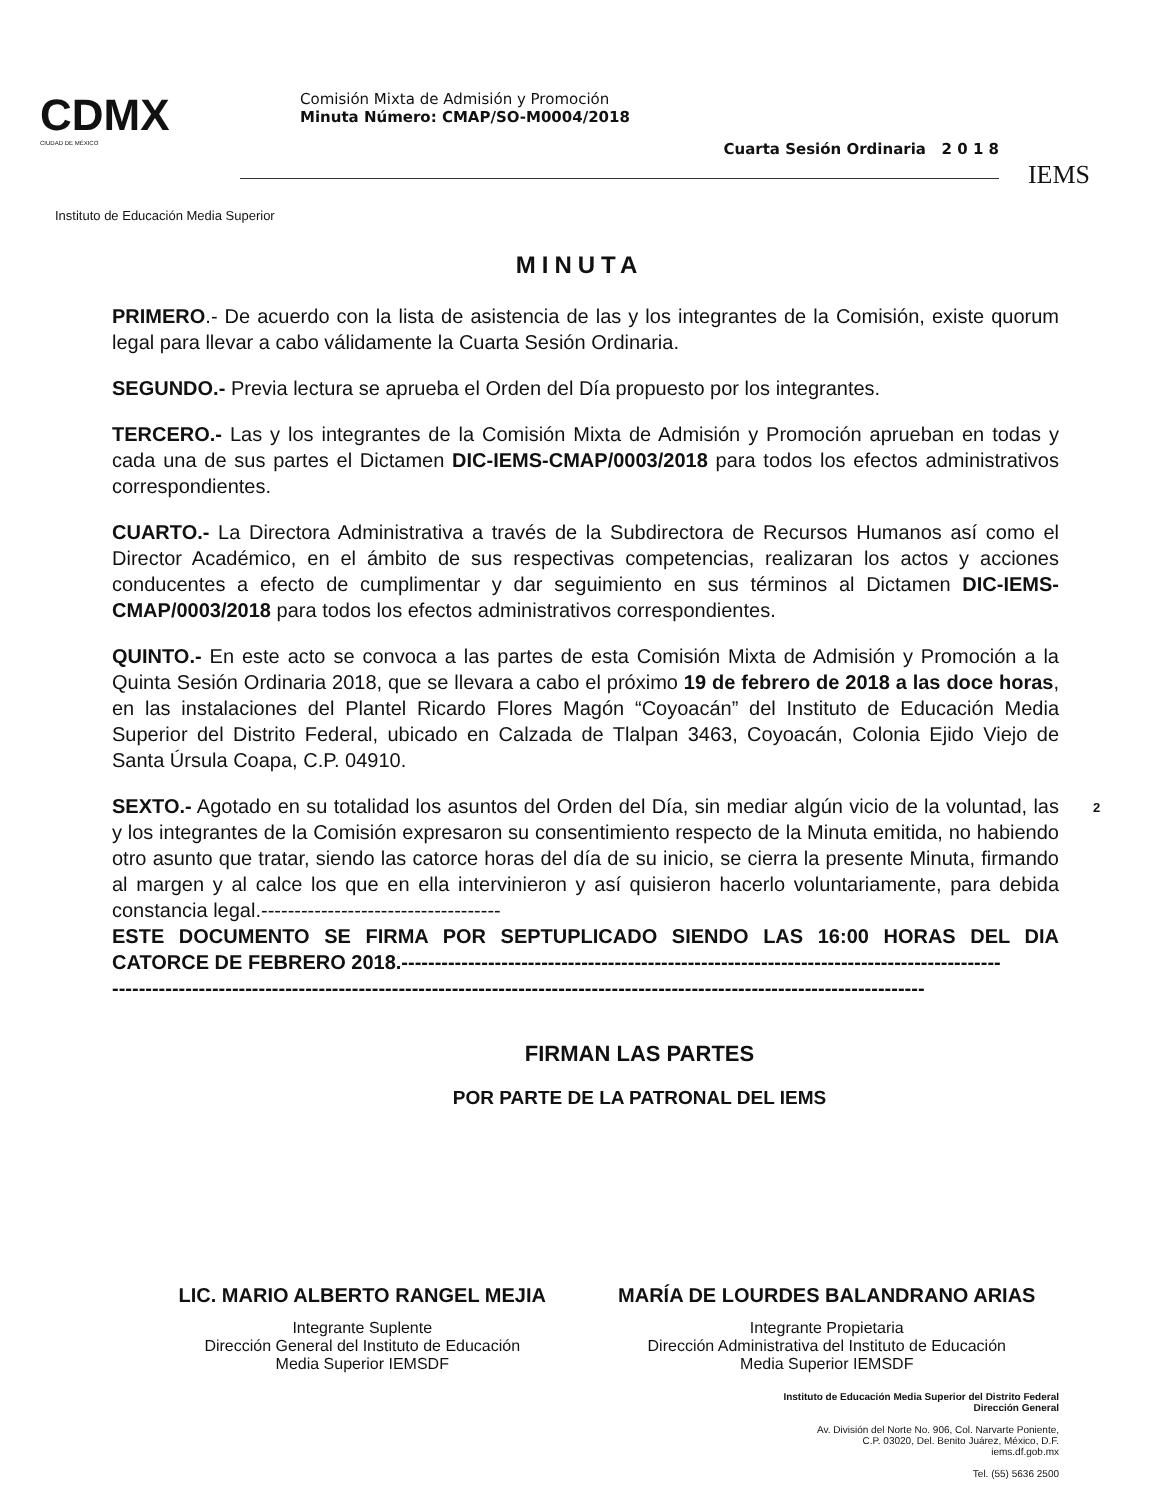CDMX
CIUDAD DE MÉXICO
Comisión Mixta de Admisión y Promoción
Minuta Número: CMAP/SO-M0004/2018
Cuarta Sesión Ordinaria 2 0 1 8
IEMS
Instituto de Educación Media Superior
MINUTA
PRIMERO.- De acuerdo con la lista de asistencia de las y los integrantes de la Comisión, existe quorum legal para llevar a cabo válidamente la Cuarta Sesión Ordinaria.
SEGUNDO.- Previa lectura se aprueba el Orden del Día propuesto por los integrantes.
TERCERO.- Las y los integrantes de la Comisión Mixta de Admisión y Promoción aprueban en todas y cada una de sus partes el Dictamen DIC-IEMS-CMAP/0003/2018 para todos los efectos administrativos correspondientes.
CUARTO.- La Directora Administrativa a través de la Subdirectora de Recursos Humanos así como el Director Académico, en el ámbito de sus respectivas competencias, realizaran los actos y acciones conducentes a efecto de cumplimentar y dar seguimiento en sus términos al Dictamen DIC-IEMS-CMAP/0003/2018 para todos los efectos administrativos correspondientes.
QUINTO.- En este acto se convoca a las partes de esta Comisión Mixta de Admisión y Promoción a la Quinta Sesión Ordinaria 2018, que se llevara a cabo el próximo 19 de febrero de 2018 a las doce horas, en las instalaciones del Plantel Ricardo Flores Magón “Coyoacán” del Instituto de Educación Media Superior del Distrito Federal, ubicado en Calzada de Tlalpan 3463, Coyoacán, Colonia Ejido Viejo de Santa Úrsula Coapa, C.P. 04910.
SEXTO.- Agotado en su totalidad los asuntos del Orden del Día, sin mediar algún vicio de la voluntad, las y los integrantes de la Comisión expresaron su consentimiento respecto de la Minuta emitida, no habiendo otro asunto que tratar, siendo las catorce horas del día de su inicio, se cierra la presente Minuta, firmando al margen y al calce los que en ella intervinieron y así quisieron hacerlo voluntariamente, para debida constancia legal.------------------------------------
ESTE DOCUMENTO SE FIRMA POR SEPTUPLICADO SIENDO LAS 16:00 HORAS DEL DIA CATORCE DE FEBRERO 2018.------------------------------------------------------------------------------------------
--------------------------------------------------------------------------------------------------------------------------
2
FIRMAN LAS PARTES
POR PARTE DE LA PATRONAL DEL IEMS
LIC. MARIO ALBERTO RANGEL MEJIA
Integrante Suplente
Dirección General del Instituto de Educación
Media Superior IEMSDF
MARÍA DE LOURDES BALANDRANO ARIAS
Integrante Propietaria
Dirección Administrativa del Instituto de Educación
Media Superior IEMSDF
Instituto de Educación Media Superior del Distrito Federal
Dirección General
Av. División del Norte No. 906, Col. Narvarte Poniente,
C.P. 03020, Del. Benito Juárez, México, D.F.
iems.df.gob.mx
Tel. (55) 5636 2500